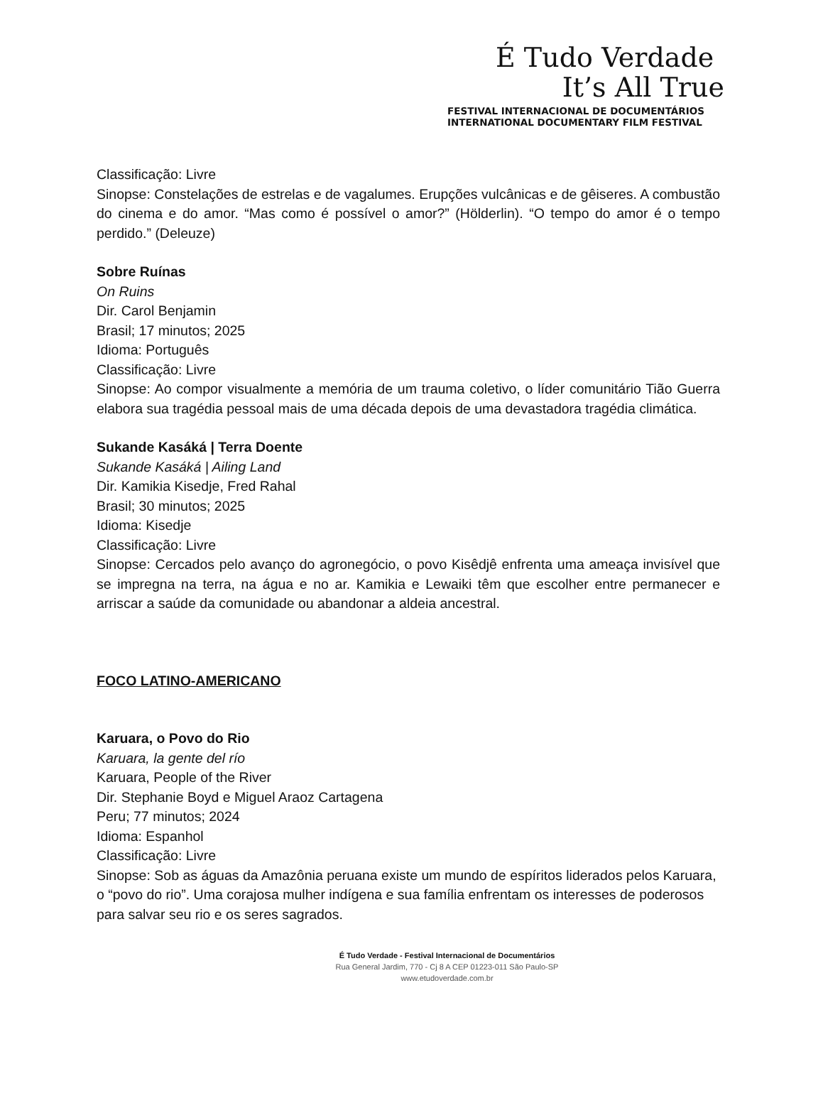É Tudo Verdade
It’s All True
FESTIVAL INTERNACIONAL DE DOCUMENTÁRIOS
INTERNATIONAL DOCUMENTARY FILM FESTIVAL
Classificação: Livre
Sinopse: Constelações de estrelas e de vagalumes. Erupções vulcânicas e de gêiseres. A combustão do cinema e do amor. “Mas como é possível o amor?” (Hölderlin). “O tempo do amor é o tempo perdido.” (Deleuze)
Sobre Ruínas
On Ruins
Dir. Carol Benjamin
Brasil; 17 minutos; 2025
Idioma: Português
Classificação: Livre
Sinopse: Ao compor visualmente a memória de um trauma coletivo, o líder comunitário Tião Guerra elabora sua tragédia pessoal mais de uma década depois de uma devastadora tragédia climática.
Sukande Kasáká | Terra Doente
Sukande Kasáká | Ailing Land
Dir. Kamikia Kisedje, Fred Rahal
Brasil; 30 minutos; 2025
Idioma: Kisedje
Classificação: Livre
Sinopse: Cercados pelo avanço do agronegócio, o povo Kisêdjê enfrenta uma ameaça invisível que se impregna na terra, na água e no ar. Kamikia e Lewaiki têm que escolher entre permanecer e arriscar a saúde da comunidade ou abandonar a aldeia ancestral.
FOCO LATINO-AMERICANO
Karuara, o Povo do Rio
Karuara, la gente del río
Karuara, People of the River
Dir. Stephanie Boyd e Miguel Araoz Cartagena
Peru; 77 minutos; 2024
Idioma: Espanhol
Classificação: Livre
Sinopse: Sob as águas da Amazônia peruana existe um mundo de espíritos liderados pelos Karuara, o “povo do rio”. Uma corajosa mulher indígena e sua família enfrentam os interesses de poderosos para salvar seu rio e os seres sagrados.
É Tudo Verdade - Festival Internacional de Documentários
Rua General Jardim, 770 - Cj 8 A CEP 01223-011 São Paulo-SP
www.etudoverdade.com.br